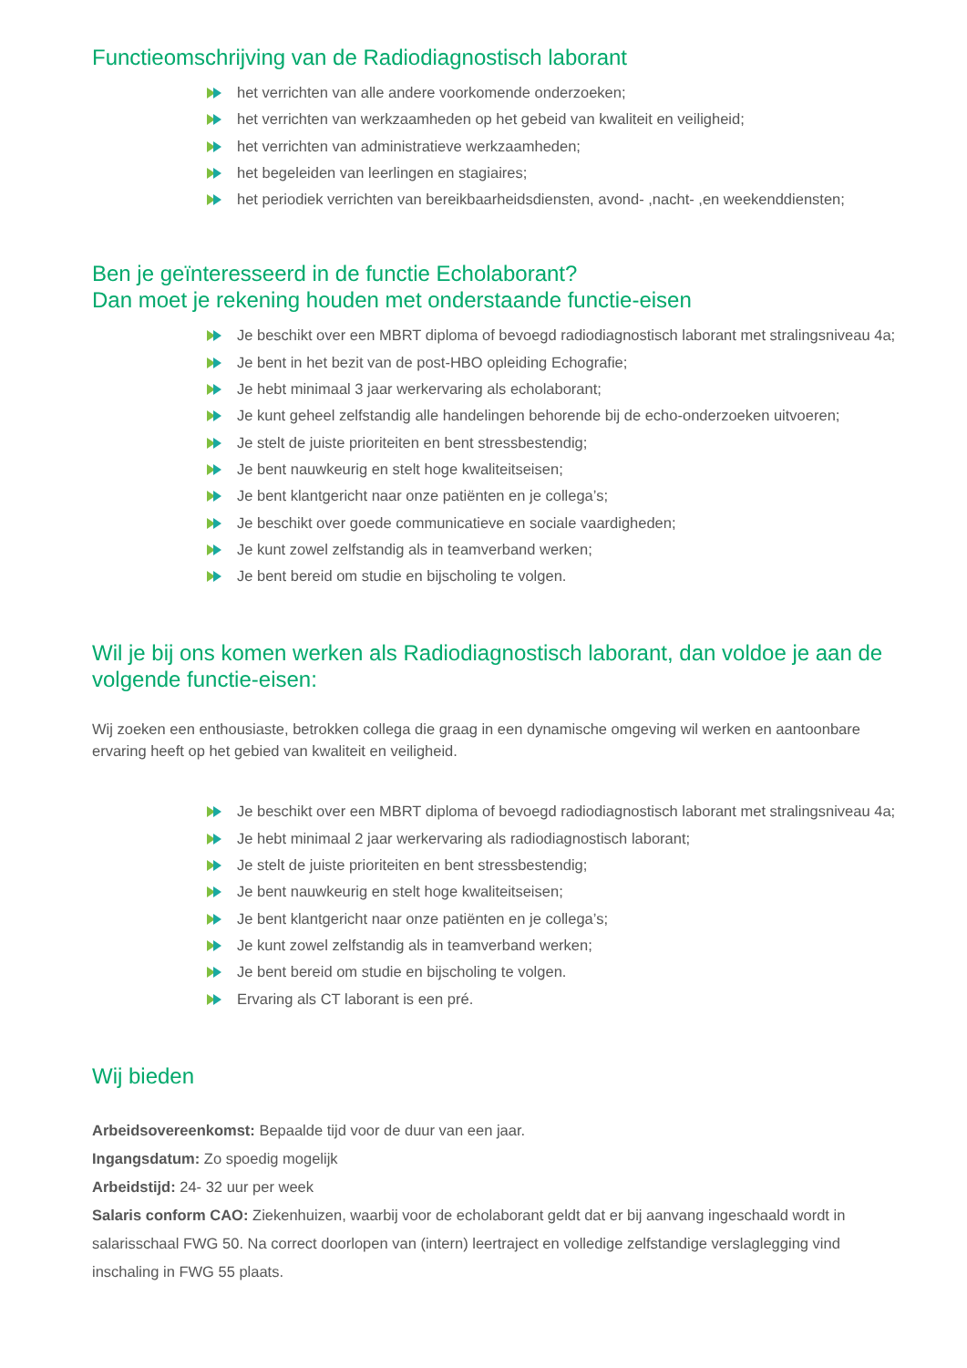Functieomschrijving van de Radiodiagnostisch laborant
het verrichten van alle andere voorkomende onderzoeken;
het verrichten van werkzaamheden op het gebeid van kwaliteit en veiligheid;
het verrichten van administratieve werkzaamheden;
het begeleiden van leerlingen en stagiaires;
het periodiek verrichten van bereikbaarheidsdiensten, avond- ,nacht- ,en weekenddiensten;
Ben je geïnteresseerd in de functie Echolaborant?
Dan moet je rekening houden met onderstaande functie-eisen
Je beschikt over een MBRT diploma of bevoegd radiodiagnostisch laborant met stralingsniveau 4a;
Je bent in het bezit van de post-HBO opleiding Echografie;
Je hebt minimaal 3 jaar werkervaring als echolaborant;
Je kunt geheel zelfstandig alle handelingen behorende bij de echo-onderzoeken uitvoeren;
Je stelt de juiste prioriteiten en bent stressbestendig;
Je bent nauwkeurig en stelt hoge kwaliteitseisen;
Je bent klantgericht naar onze patiënten en je collega’s;
Je beschikt over goede communicatieve en sociale vaardigheden;
Je kunt zowel zelfstandig als in teamverband werken;
Je bent bereid om studie en bijscholing te volgen.
Wil je bij ons komen werken als Radiodiagnostisch laborant, dan voldoe je aan de volgende functie-eisen:
Wij zoeken een enthousiaste, betrokken collega die graag in een dynamische omgeving wil werken en aantoonbare ervaring heeft op het gebied van kwaliteit en veiligheid.
Je beschikt over een MBRT diploma of bevoegd radiodiagnostisch laborant met stralingsniveau 4a;
Je hebt minimaal 2 jaar werkervaring als radiodiagnostisch laborant;
Je stelt de juiste prioriteiten en bent stressbestendig;
Je bent nauwkeurig en stelt hoge kwaliteitseisen;
Je bent klantgericht naar onze patiënten en je collega’s;
Je kunt zowel zelfstandig als in teamverband werken;
Je bent bereid om studie en bijscholing te volgen.
Ervaring als CT laborant is een pré.
Wij bieden
Arbeidsovereenkomst: Bepaalde tijd voor de duur van een jaar.
Ingangsdatum: Zo spoedig mogelijk
Arbeidstijd: 24- 32 uur per week
Salaris conform CAO: Ziekenhuizen, waarbij voor de echolaborant geldt dat er bij aanvang ingeschaald wordt in salarisschaal FWG 50. Na correct doorlopen van (intern) leertraject en volledige zelfstandige verslaglegging vind inschaling in FWG 55 plaats.